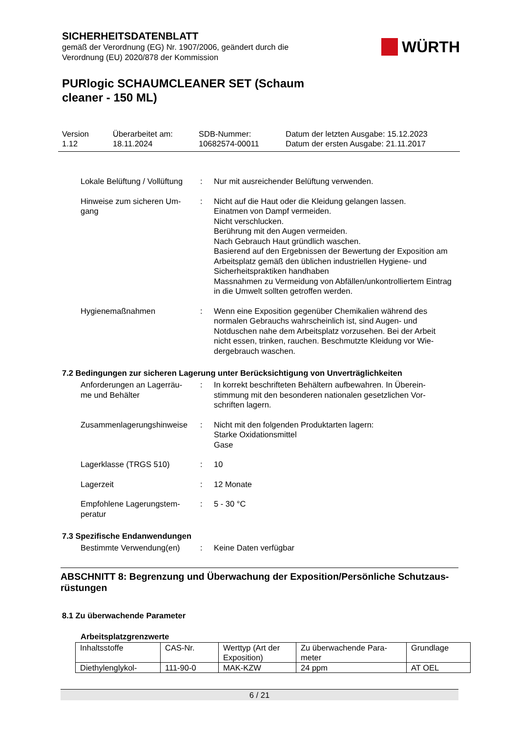SICHERHEITSDATENBLATT
gemäß der Verordnung (EG) Nr. 1907/2006, geändert durch die
Verordnung (EU) 2020/878 der Kommission
WÜRTH
PURlogic SCHAUMCLEANER SET (Schaum
cleaner - 150 ML)
Version
1.12
Überarbeitet am:
18.11.2024
SDB-Nummer:
10682574-00011
Datum der letzten Ausgabe: 15.12.2023
Datum der ersten Ausgabe: 21.11.2017
Lokale Belüftung / Vollüftung
: Nur mit ausreichender Belüftung verwenden.
Hinweise zum sicheren Um-
gang
: Nicht auf die Haut oder die Kleidung gelangen lassen.
Einatmen von Dampf vermeiden.
Nicht verschlucken.
Berührung mit den Augen vermeiden.
Nach Gebrauch Haut gründlich waschen.
Basierend auf den Ergebnissen der Bewertung der Exposition am Arbeitsplatz gemäß den üblichen industriellen Hygiene- und Sicherheitspraktiken handhaben
Massnahmen zu Vermeidung von Abfällen/unkontrolliertem Eintrag in die Umwelt sollten getroffen werden.
Hygienemaßnahmen : Wenn eine Exposition gegenüber Chemikalien während des normalen Gebrauchs wahrscheinlich ist, sind Augen- und Notduschen nahe dem Arbeitsplatz vorzusehen. Bei der Arbeit nicht essen, trinken, rauchen. Beschmutzte Kleidung vor Wie-dergebrauch waschen.
7.2 Bedingungen zur sicheren Lagerung unter Berücksichtigung von Unverträglichkeiten
Anforderungen an Lagerräu-
me und Behälter
: In korrekt beschrifteten Behältern aufbewahren. In Überein-stimmung mit den besonderen nationalen gesetzlichen Vor-schriften lagern.
Zusammenlagerungshinweise
: Nicht mit den folgenden Produktarten lagern:
Starke Oxidationsmittel
Gase
Lagerklasse (TRGS 510) : 10
Lagerzeit : 12 Monate
Empfohlene Lagerungstem-
peratur
: 5 - 30 °C
7.3 Spezifische Endanwendungen
Bestimmte Verwendung(en) : Keine Daten verfügbar
ABSCHNITT 8: Begrenzung und Überwachung der Exposition/Persönliche Schutzaus-rüstungen
8.1 Zu überwachende Parameter
Arbeitsplatzgrenzwerte
| Inhaltsstoffe | CAS-Nr. | Werttyp (Art der Exposition) | Zu überwachende Para-meter | Grundlage |
| --- | --- | --- | --- | --- |
| Diethylenglykol- | 111-90-0 | MAK-KZW | 24 ppm | AT OEL |
6 / 21